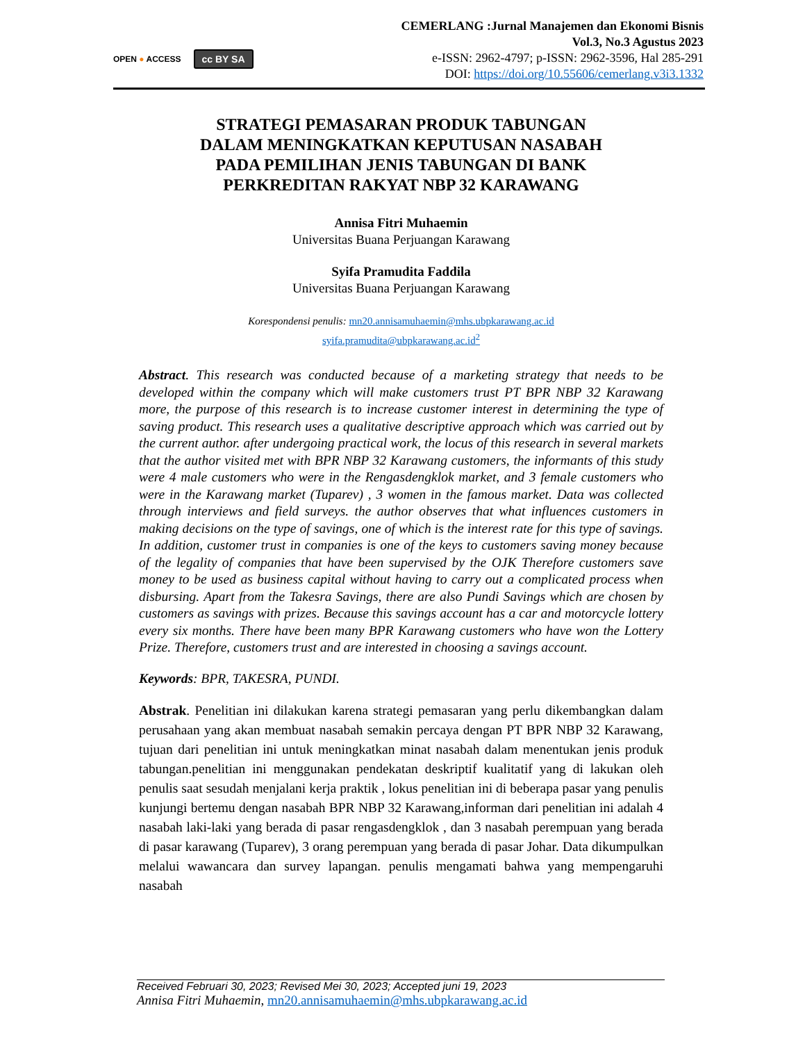OPEN ● ACCESS cc BY SA
CEMERLANG :Jurnal Manajemen dan Ekonomi Bisnis
Vol.3, No.3 Agustus 2023
e-ISSN: 2962-4797; p-ISSN: 2962-3596, Hal 285-291
DOI: https://doi.org/10.55606/cemerlang.v3i3.1332
STRATEGI PEMASARAN PRODUK TABUNGAN
DALAM MENINGKATKAN KEPUTUSAN NASABAH
PADA PEMILIHAN JENIS TABUNGAN DI BANK
PERKREDITAN RAKYAT NBP 32 KARAWANG
Annisa Fitri Muhaemin
Universitas Buana Perjuangan Karawang
Syifa Pramudita Faddila
Universitas Buana Perjuangan Karawang
Korespondensi penulis: mn20.annisamuhaemin@mhs.ubpkarawang.ac.id
syifa.pramudita@ubpkarawang.ac.id<sup>2</sup>
Abstract. This research was conducted because of a marketing strategy that needs to be developed within the company which will make customers trust PT BPR NBP 32 Karawang more, the purpose of this research is to increase customer interest in determining the type of saving product. This research uses a qualitative descriptive approach which was carried out by the current author. after undergoing practical work, the locus of this research in several markets that the author visited met with BPR NBP 32 Karawang customers, the informants of this study were 4 male customers who were in the Rengasdengklok market, and 3 female customers who were in the Karawang market (Tuparev) , 3 women in the famous market. Data was collected through interviews and field surveys. the author observes that what influences customers in making decisions on the type of savings, one of which is the interest rate for this type of savings. In addition, customer trust in companies is one of the keys to customers saving money because of the legality of companies that have been supervised by the OJK Therefore customers save money to be used as business capital without having to carry out a complicated process when disbursing. Apart from the Takesra Savings, there are also Pundi Savings which are chosen by customers as savings with prizes. Because this savings account has a car and motorcycle lottery every six months. There have been many BPR Karawang customers who have won the Lottery Prize. Therefore, customers trust and are interested in choosing a savings account.
Keywords: BPR, TAKESRA, PUNDI.
Abstrak. Penelitian ini dilakukan karena strategi pemasaran yang perlu dikembangkan dalam perusahaan yang akan membuat nasabah semakin percaya dengan PT BPR NBP 32 Karawang, tujuan dari penelitian ini untuk meningkatkan minat nasabah dalam menentukan jenis produk tabungan.penelitian ini menggunakan pendekatan deskriptif kualitatif yang di lakukan oleh penulis saat sesudah menjalani kerja praktik , lokus penelitian ini di beberapa pasar yang penulis kunjungi bertemu dengan nasabah BPR NBP 32 Karawang,informan dari penelitian ini adalah 4 nasabah laki-laki yang berada di pasar rengasdengklok , dan 3 nasabah perempuan yang berada di pasar karawang (Tuparev), 3 orang perempuan yang berada di pasar Johar. Data dikumpulkan melalui wawancara dan survey lapangan. penulis mengamati bahwa yang mempengaruhi nasabah
Received Februari 30, 2023; Revised Mei 30, 2023; Accepted juni 19, 2023
Annisa Fitri Muhaemin, mn20.annisamuhaemin@mhs.ubpkarawang.ac.id